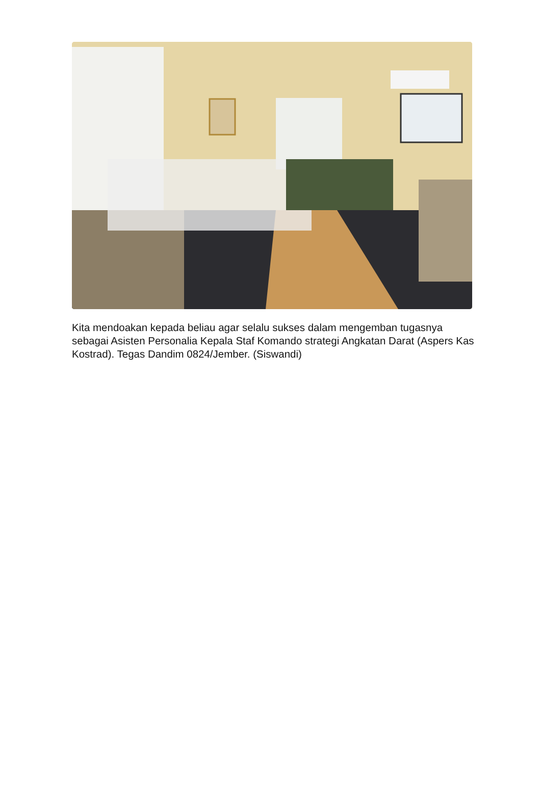Kita mendoakan kepada beliau agar selalu sukses dalam mengemban tugasnya sebagai Asisten Personalia Kepala Staf Komando strategi Angkatan Darat (Aspers Kas Kostrad). Tegas Dandim 0824/Jember. (Siswandi)